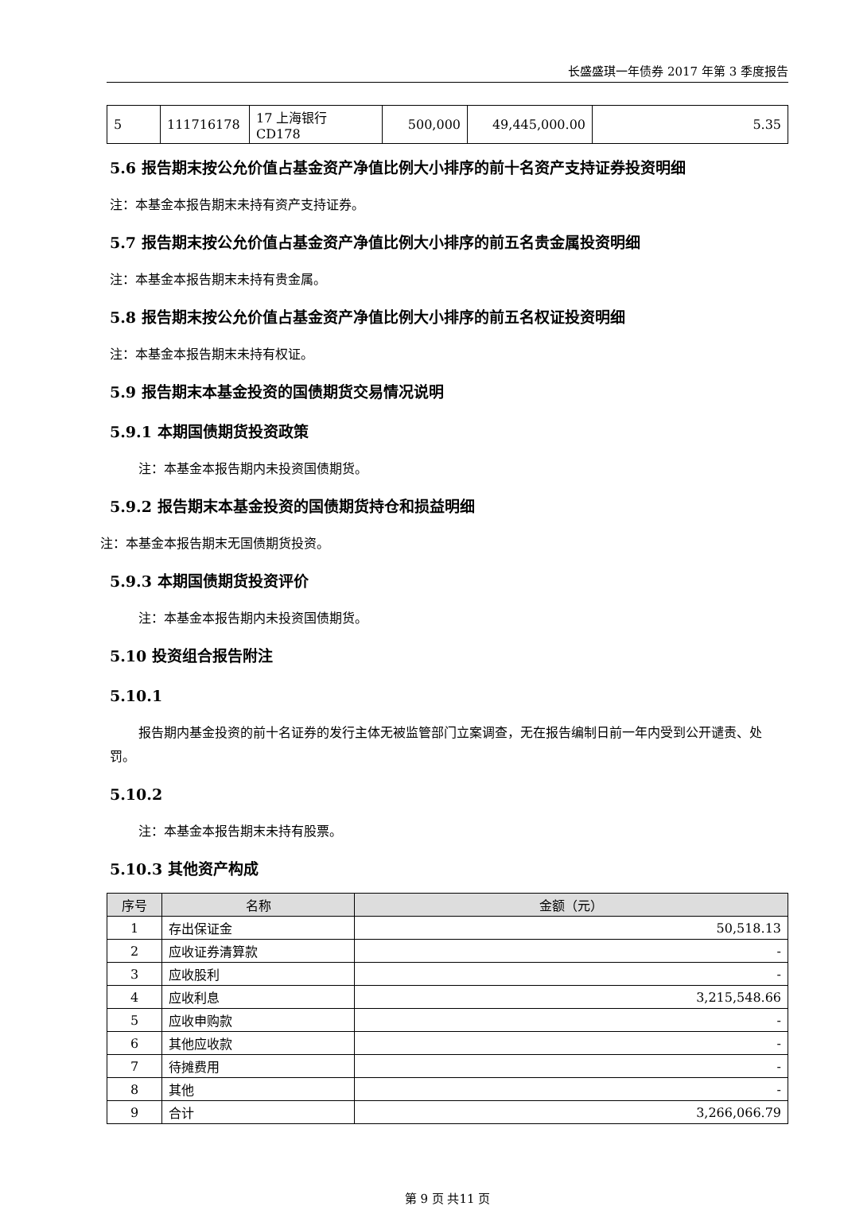长盛盛琪一年债券 2017 年第 3 季度报告
| 5 | 111716178 | 17 上海银行 CD178 | 500,000 | 49,445,000.00 | 5.35 |
5.6 报告期末按公允价值占基金资产净值比例大小排序的前十名资产支持证券投资明细
注：本基金本报告期末未持有资产支持证券。
5.7 报告期末按公允价值占基金资产净值比例大小排序的前五名贵金属投资明细
注：本基金本报告期末未持有贵金属。
5.8 报告期末按公允价值占基金资产净值比例大小排序的前五名权证投资明细
注：本基金本报告期末未持有权证。
5.9 报告期末本基金投资的国债期货交易情况说明
5.9.1 本期国债期货投资政策
注：本基金本报告期内未投资国债期货。
5.9.2 报告期末本基金投资的国债期货持仓和损益明细
注：本基金本报告期末无国债期货投资。
5.9.3 本期国债期货投资评价
注：本基金本报告期内未投资国债期货。
5.10 投资组合报告附注
5.10.1
报告期内基金投资的前十名证券的发行主体无被监管部门立案调查，无在报告编制日前一年内受到公开谴责、处罚。
5.10.2
注：本基金本报告期末未持有股票。
5.10.3 其他资产构成
| 序号 | 名称 | 金额（元） |
| --- | --- | --- |
| 1 | 存出保证金 | 50,518.13 |
| 2 | 应收证券清算款 | - |
| 3 | 应收股利 | - |
| 4 | 应收利息 | 3,215,548.66 |
| 5 | 应收申购款 | - |
| 6 | 其他应收款 | - |
| 7 | 待摊费用 | - |
| 8 | 其他 | - |
| 9 | 合计 | 3,266,066.79 |
第 9 页 共11 页